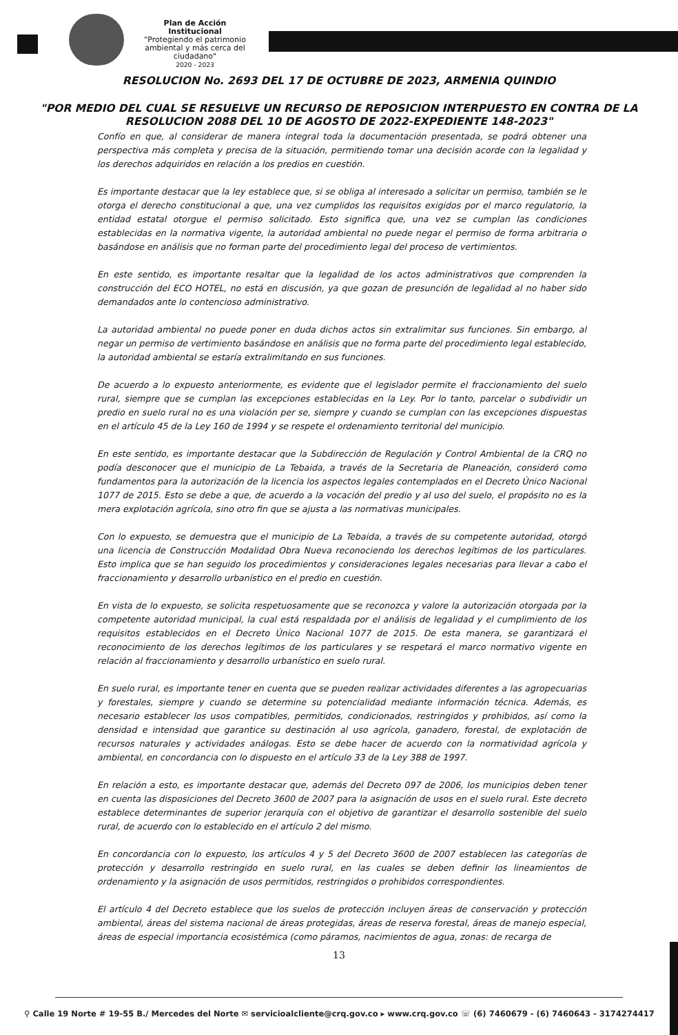Plan de Acción Institucional
"Protegiendo el patrimonio ambiental y más cerca del ciudadano"
2020 - 2023
RESOLUCION No. 2693 DEL 17 DE OCTUBRE DE 2023, ARMENIA QUINDIO
"POR MEDIO DEL CUAL SE RESUELVE UN RECURSO DE REPOSICION INTERPUESTO EN CONTRA DE LA RESOLUCION 2088 DEL 10 DE AGOSTO DE 2022-EXPEDIENTE 148-2023"
Confío en que, al considerar de manera integral toda la documentación presentada, se podrá obtener una perspectiva más completa y precisa de la situación, permitiendo tomar una decisión acorde con la legalidad y los derechos adquiridos en relación a los predios en cuestión.
Es importante destacar que la ley establece que, si se obliga al interesado a solicitar un permiso, también se le otorga el derecho constitucional a que, una vez cumplidos los requisitos exigidos por el marco regulatorio, la entidad estatal otorgue el permiso solicitado. Esto significa que, una vez se cumplan las condiciones establecidas en la normativa vigente, la autoridad ambiental no puede negar el permiso de forma arbitraria o basándose en análisis que no forman parte del procedimiento legal del proceso de vertimientos.
En este sentido, es importante resaltar que la legalidad de los actos administrativos que comprenden la construcción del ECO HOTEL, no está en discusión, ya que gozan de presunción de legalidad al no haber sido demandados ante lo contencioso administrativo.
La autoridad ambiental no puede poner en duda dichos actos sin extralimitar sus funciones. Sin embargo, al negar un permiso de vertimiento basándose en análisis que no forma parte del procedimiento legal establecido, la autoridad ambiental se estaría extralimitando en sus funciones.
De acuerdo a lo expuesto anteriormente, es evidente que el legislador permite el fraccionamiento del suelo rural, siempre que se cumplan las excepciones establecidas en la Ley. Por lo tanto, parcelar o subdividir un predio en suelo rural no es una violación per se, siempre y cuando se cumplan con las excepciones dispuestas en el artículo 45 de la Ley 160 de 1994 y se respete el ordenamiento territorial del municipio.
En este sentido, es importante destacar que la Subdirección de Regulación y Control Ambiental de la CRQ no podía desconocer que el municipio de La Tebaida, a través de la Secretaria de Planeación, consideró como fundamentos para la autorización de la licencia los aspectos legales contemplados en el Decreto Único Nacional 1077 de 2015. Esto se debe a que, de acuerdo a la vocación del predio y al uso del suelo, el propósito no es la mera explotación agrícola, sino otro fin que se ajusta a las normativas municipales.
Con lo expuesto, se demuestra que el municipio de La Tebaida, a través de su competente autoridad, otorgó una licencia de Construcción Modalidad Obra Nueva reconociendo los derechos legítimos de los particulares. Esto implica que se han seguido los procedimientos y consideraciones legales necesarias para llevar a cabo el fraccionamiento y desarrollo urbanístico en el predio en cuestión.
En vista de lo expuesto, se solicita respetuosamente que se reconozca y valore la autorización otorgada por la competente autoridad municipal, la cual está respaldada por el análisis de legalidad y el cumplimiento de los requisitos establecidos en el Decreto Único Nacional 1077 de 2015. De esta manera, se garantizará el reconocimiento de los derechos legítimos de los particulares y se respetará el marco normativo vigente en relación al fraccionamiento y desarrollo urbanístico en suelo rural.
En suelo rural, es importante tener en cuenta que se pueden realizar actividades diferentes a las agropecuarias y forestales, siempre y cuando se determine su potencialidad mediante información técnica. Además, es necesario establecer los usos compatibles, permitidos, condicionados, restringidos y prohibidos, así como la densidad e intensidad que garantice su destinación al uso agrícola, ganadero, forestal, de explotación de recursos naturales y actividades análogas. Esto se debe hacer de acuerdo con la normatividad agrícola y ambiental, en concordancia con lo dispuesto en el artículo 33 de la Ley 388 de 1997.
En relación a esto, es importante destacar que, además del Decreto 097 de 2006, los municipios deben tener en cuenta las disposiciones del Decreto 3600 de 2007 para la asignación de usos en el suelo rural. Este decreto establece determinantes de superior jerarquía con el objetivo de garantizar el desarrollo sostenible del suelo rural, de acuerdo con lo establecido en el artículo 2 del mismo.
En concordancia con lo expuesto, los artículos 4 y 5 del Decreto 3600 de 2007 establecen las categorías de protección y desarrollo restringido en suelo rural, en las cuales se deben definir los lineamientos de ordenamiento y la asignación de usos permitidos, restringidos o prohibidos correspondientes.
El artículo 4 del Decreto establece que los suelos de protección incluyen áreas de conservación y protección ambiental, áreas del sistema nacional de áreas protegidas, áreas de reserva forestal, áreas de manejo especial, áreas de especial importancia ecosistémica (como páramos, nacimientos de agua, zonas: de recarga de
13
⚲ Calle 19 Norte # 19-55 B./ Mercedes del Norte ✉ servicioalcliente@crq.gov.co ▸ www.crq.gov.co ☏ (6) 7460679 - (6) 7460643 - 3174274417